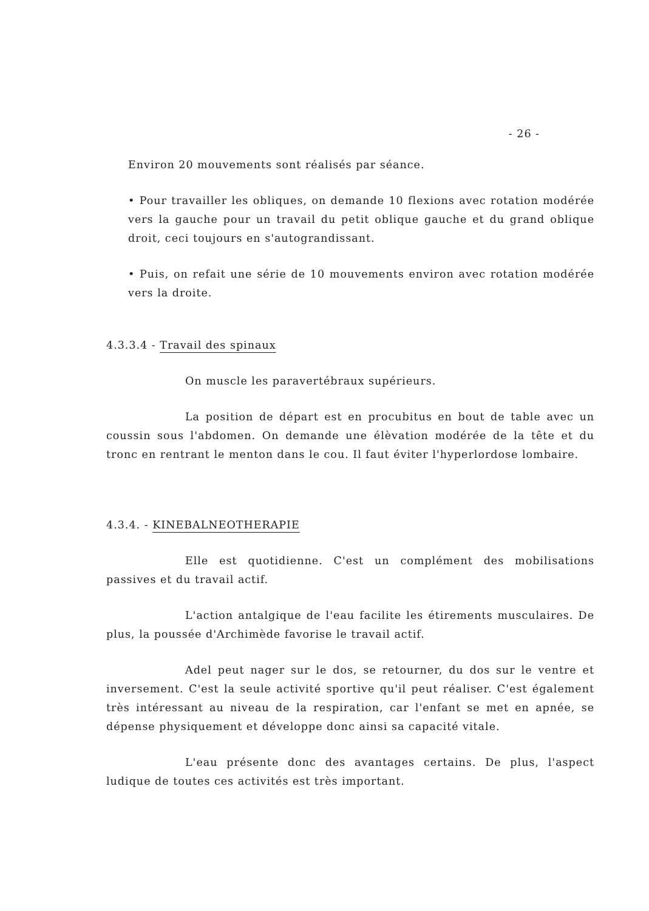- 26 -
Environ 20 mouvements sont réalisés par séance.
• Pour travailler les obliques, on demande 10 flexions avec rotation modérée vers la gauche pour un travail du petit oblique gauche et du grand oblique droit, ceci toujours en s'autograndissant.
• Puis, on refait une série de 10 mouvements environ avec rotation modérée vers la droite.
4.3.3.4 - Travail des spinaux
On muscle les paravertébraux supérieurs.
La position de départ est en procubitus en bout de table avec un coussin sous l'abdomen. On demande une élèvation modérée de la tête et du tronc en rentrant le menton dans le cou. Il faut éviter l'hyperlordose lombaire.
4.3.4. - KINEBALNEOTHERAPIE
Elle est quotidienne. C'est un complément des mobilisations passives et du travail actif.
L'action antalgique de l'eau facilite les étirements musculaires. De plus, la poussée d'Archimède favorise le travail actif.
Adel peut nager sur le dos, se retourner, du dos sur le ventre et inversement. C'est la seule activité sportive qu'il peut réaliser. C'est également très intéressant au niveau de la respiration, car l'enfant se met en apnée, se dépense physiquement et développe donc ainsi sa capacité vitale.
L'eau présente donc des avantages certains. De plus, l'aspect ludique de toutes ces activités est très important.